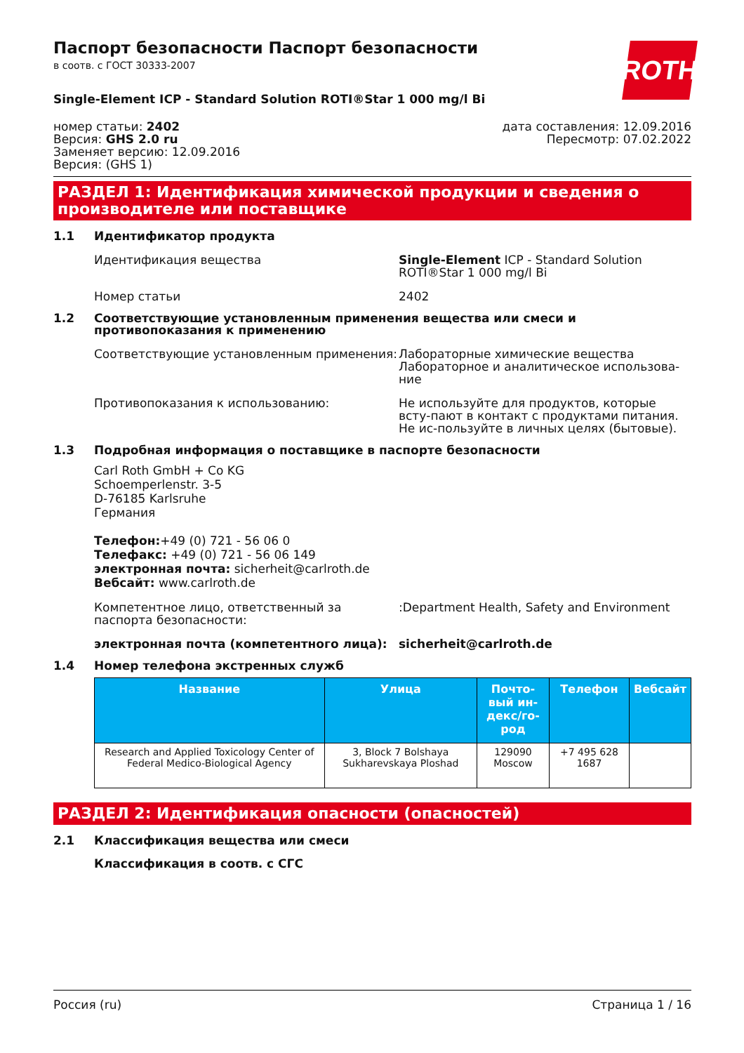ROTH
Паспорт безопасности Паспорт безопасности
в соотв. с ГОСТ 30333-2007
Single-Element ICP - Standard Solution ROTI®Star 1 000 mg/l Bi
номер статьи: 2402
Версия: GHS 2.0 ru
Заменяет версию: 12.09.2016
Версия: (GHS 1)
дата составления: 12.09.2016
Пересмотр: 07.02.2022
РАЗДЕЛ 1: Идентификация химической продукции и сведения о производителе или поставщике
1.1 Идентификатор продукта
Идентификация вещества Single-Element ICP - Standard Solution ROTI®Star 1 000 mg/l Bi
Номер статьи 2402
1.2 Соответствующие установленным применения вещества или смеси и противопоказания к применению
Соответствующие установленным применения: Лабораторные химические вещества
Лабораторное и аналитическое использова-ние
Противопоказания к использованию: Не используйте для продуктов, которые всту-пают в контакт с продуктами питания. Не ис-пользуйте в личных целях (бытовые).
1.3 Подробная информация о поставщике в паспорте безопасности
Carl Roth GmbH + Co KG
Schoemperlenstr. 3-5
D-76185 Karlsruhe
Германия
Телефон:+49 (0) 721 - 56 06 0
Телефакс: +49 (0) 721 - 56 06 149
электронная почта: sicherheit@carlroth.de
Вебсайт: www.carlroth.de
Компетентное лицо, ответственный за паспорта безопасности:
:Department Health, Safety and Environment
электронная почта (компетентного лица): sicherheit@carlroth.de
1.4 Номер телефона экстренных служб
| Название | Улица | Почто-вый ин-декс/го-род | Телефон | Вебсайт |
| --- | --- | --- | --- | --- |
| Research and Applied Toxicology Center of Federal Medico-Biological Agency | 3, Block 7 Bolshaya Sukharevskaya Ploshad | 129090 Moscow | +7 495 628 1687 | |
РАЗДЕЛ 2: Идентификация опасности (опасностей)
2.1 Классификация вещества или смеси
Классификация в соотв. с СГС
Россия (ru) Страница 1 / 16